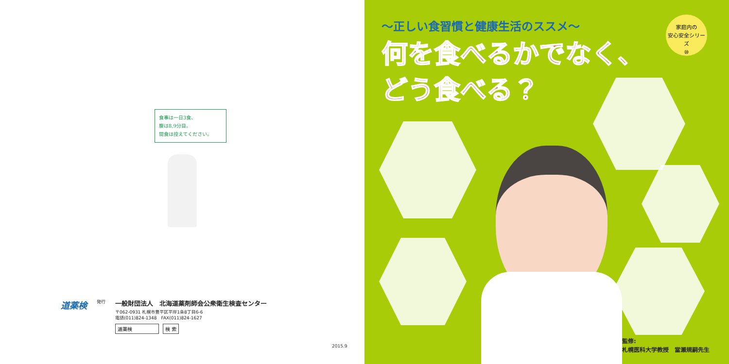食事は一日3食、
腹は8,9分目。
間食は控えてください。
道薬検
発行
一般財団法人　北海道薬剤師会公衆衛生検査センター
〒062-0931 札幌市豊平区平岸1条8丁目6-6
電話(011)824-1348　FAX(011)824-1627
道薬検 検 索
2015.9
～正しい食習慣と健康生活のススメ～
何を食べるかでなく、
どう食べる？
家庭内の
安心安全シリーズ
⑩
監修:
札幌医科大学教授　當瀬規嗣先生